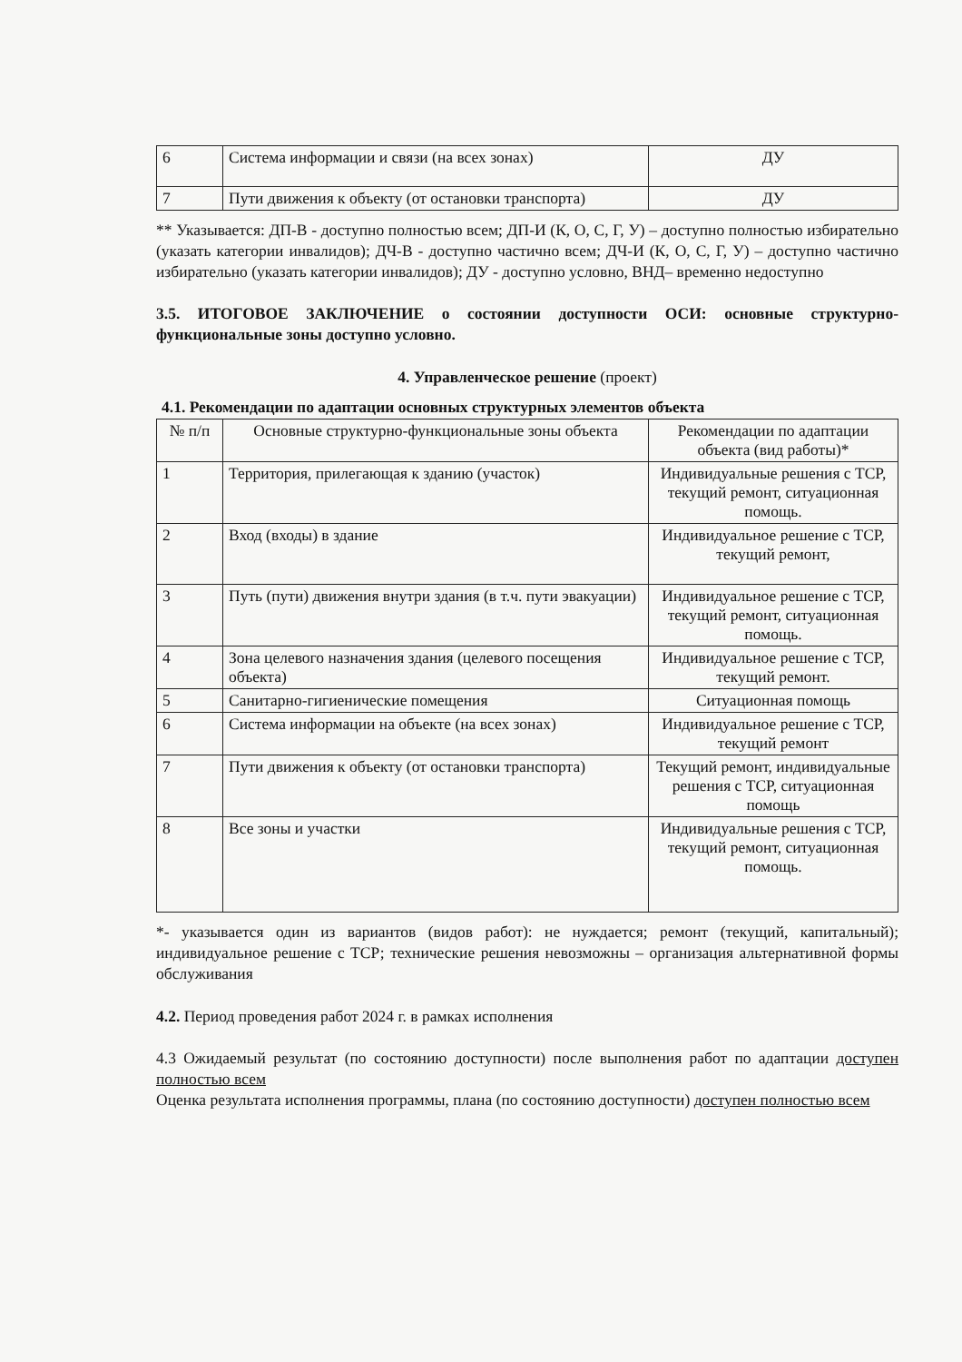| 6 | Система информации и связи (на всех зонах) | ДУ |
| 7 | Пути движения к объекту (от остановки транспорта) | ДУ |
** Указывается: ДП-В - доступно полностью всем; ДП-И (К, О, С, Г, У) – доступно полностью избирательно (указать категории инвалидов); ДЧ-В - доступно частично всем; ДЧ-И (К, О, С, Г, У) – доступно частично избирательно (указать категории инвалидов); ДУ - доступно условно, ВНД– временно недоступно
3.5. ИТОГОВОЕ ЗАКЛЮЧЕНИЕ о состоянии доступности ОСИ: основные структурно-функциональные зоны доступно условно.
4. Управленческое решение (проект)
4.1. Рекомендации по адаптации основных структурных элементов объекта
| № п/п | Основные структурно-функциональные зоны объекта | Рекомендации по адаптации объекта (вид работы)* |
| --- | --- | --- |
| 1 | Территория, прилегающая к зданию (участок) | Индивидуальные решения с ТСР, текущий ремонт, ситуационная помощь. |
| 2 | Вход (входы) в здание | Индивидуальное решение с ТСР, текущий ремонт, |
| 3 | Путь (пути) движения внутри здания (в т.ч. пути эвакуации) | Индивидуальное решение с ТСР, текущий ремонт, ситуационная помощь. |
| 4 | Зона целевого назначения здания (целевого посещения объекта) | Индивидуальное решение с ТСР, текущий ремонт. |
| 5 | Санитарно-гигиенические помещения | Ситуационная помощь |
| 6 | Система информации на объекте (на всех зонах) | Индивидуальное решение с ТСР, текущий ремонт |
| 7 | Пути движения к объекту (от остановки транспорта) | Текущий ремонт, индивидуальные решения с ТСР, ситуационная помощь |
| 8 | Все зоны и участки | Индивидуальные решения с ТСР, текущий ремонт, ситуационная помощь. |
*- указывается один из вариантов (видов работ): не нуждается; ремонт (текущий, капитальный); индивидуальное решение с ТСР; технические решения невозможны – организация альтернативной формы обслуживания
4.2. Период проведения работ 2024 г. в рамках исполнения
4.3 Ожидаемый результат (по состоянию доступности) после выполнения работ по адаптации доступен полностью всем
Оценка результата исполнения программы, плана (по состоянию доступности) доступен полностью всем